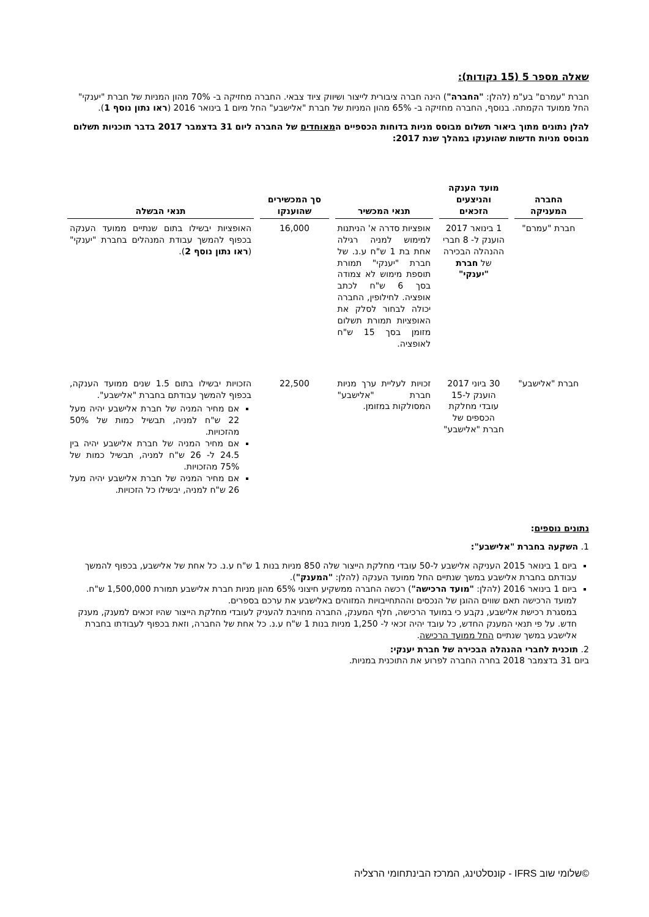שאלה מספר 5 (15 נקודות):
חברת "עמרם" בע"מ (להלן: "החברה") הינה חברה ציבורית לייצור ושיווק ציוד צבאי. החברה מחזיקה ב- 70% מהון המניות של חברת "יענקי" החל ממועד הקמתה. בנוסף, החברה מחזיקה ב- 65% מהון המניות של חברת "אלישבע" החל מיום 1 בינואר 2016 (ראו נתון נוסף 1).
להלן נתונים מתוך ביאור תשלום מבוסס מניות בדוחות הכספיים המאוחדים של החברה ליום 31 בדצמבר 2017 בדבר תוכניות תשלום מבוסס מניות חדשות שהוענקו במהלך שנת 2017:
| החברה המעניקה | מועד הענקה והניצעים הזכאים | תנאי המכשיר | סך המכשירים שהוענקו | תנאי הבשלה |
| --- | --- | --- | --- | --- |
| חברת "עמרם" | 1 בינואר 2017 הוענק ל- 8 חברי ההנהלה הבכירה של חברת "יענקי" | אופציות סדרה א' הניתנות למימוש למניה רגילה אחת בת 1 ש"ח ע.נ. של חברת "יענקי" תמורת תוספת מימוש לא צמודה בסך 6 ש"ח לכתב אופציה. לחילופין, החברה יכולה לבחור לסלק את האופציות תמורת תשלום מזומן בסך 15 ש"ח לאופציה. | 16,000 | האופציות יבשילו בתום שנתיים ממועד הענקה בכפוף להמשך עבודת המנהלים בחברת "יענקי" ( ראו נתון נוסף 2 ). |
| חברת "אלישבע" | 30 ביוני 2017 הוענק ל-15 עובדי מחלקת הכספים של חברת "אלישבע" | זכויות לעליית ערך מניות חברת "אלישבע" המסולקות במזומן. | 22,500 | הזכויות יבשילו בתום 1.5 שנים ממועד הענקה, בכפוף להמשך עבודתם בחברת "אלישבע". אם מחיר המניה של חברת אלישבע יהיה מעל 22 ש"ח למניה, תבשיל כמות של 50% מהזכויות. אם מחיר המניה של חברת אלישבע יהיה בין 24.5 ל- 26 ש"ח למניה, תבשיל כמות של 75% מהזכויות. אם מחיר המניה של חברת אלישבע יהיה מעל 26 ש"ח למניה, יבשילו כל הזכויות. |
נתונים נוספים:
1. השקעה בחברת "אלישבע":
ביום 1 בינואר 2015 העניקה אלישבע ל-50 עובדי מחלקת הייצור שלה 850 מניות בנות 1 ש"ח ע.נ. כל אחת של אלישבע, בכפוף להמשך עבודתם בחברת אלישבע במשך שנתיים החל ממועד הענקה (להלן: "המענק").
ביום 1 בינואר 2016 (להלן: "מועד הרכישה") רכשה החברה ממשקיע חיצוני 65% מהון מניות חברת אלישבע תמורת 1,500,000 ש"ח. למועד הרכישה תאם שווים ההוגן של הנכסים וההתחייבויות המזוהים באלישבע את ערכם בספרים.
במסגרת רכישת אלישבע, נקבע כי במועד הרכישה, חלף המענק, החברה מחויבת להעניק לעובדי מחלקת הייצור שהיו זכאים למענק, מענק חדש. על פי תנאי המענק החדש, כל עובד יהיה זכאי ל- 1,250 מניות בנות 1 ש"ח ע.נ. כל אחת של החברה, וזאת בכפוף לעבודתו בחברת אלישבע במשך שנתיים החל ממועד הרכישה.
2. תוכנית לחברי ההנהלה הבכירה של חברת יענקי:
ביום 31 בדצמבר 2018 בחרה החברה לפרוע את התוכנית במניות.
©שלומי שוב IFRS - קונסלטינג, המרכז הבינתחומי הרצליה